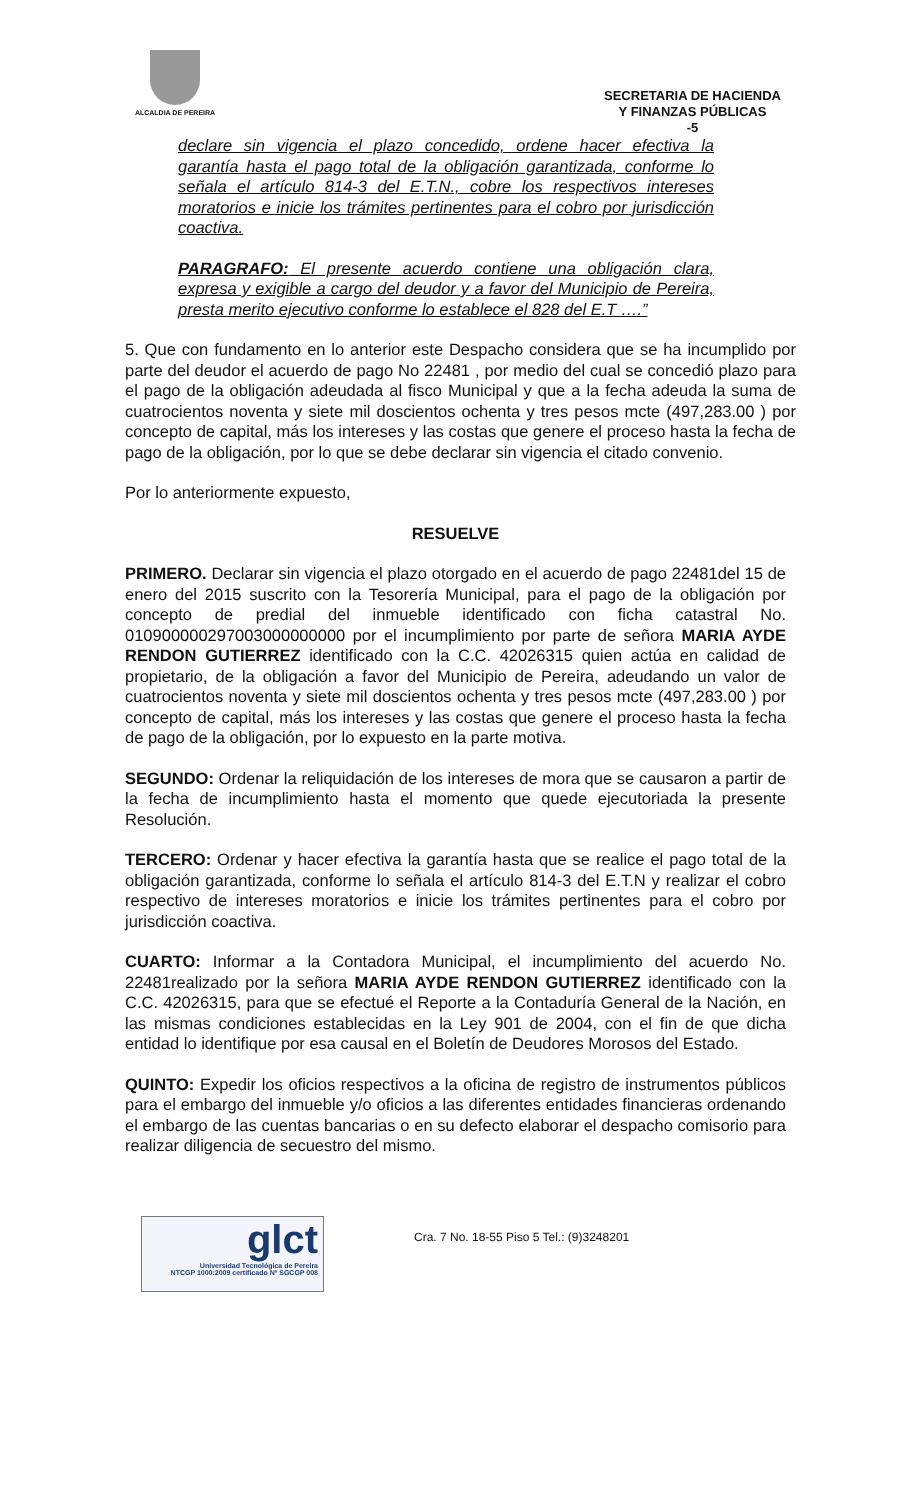ALCALDIA DE PEREIRA
SECRETARIA DE HACIENDA
Y FINANZAS PÚBLICAS
-5
declare sin vigencia el plazo concedido, ordene hacer efectiva la garantía hasta el pago total de la obligación garantizada, conforme lo señala el artículo 814-3 del E.T.N., cobre los respectivos intereses moratorios e inicie los trámites pertinentes para el cobro por jurisdicción coactiva.
PARAGRAFO: El presente acuerdo contiene una obligación clara, expresa y exigible a cargo del deudor y a favor del Municipio de Pereira, presta merito ejecutivo conforme lo establece el 828 del E.T ….”
5. Que con fundamento en lo anterior este Despacho considera que se ha incumplido por parte del deudor el acuerdo de pago No 22481 , por medio del cual se concedió plazo para el pago de la obligación adeudada al fisco Municipal y que a la fecha adeuda la suma de cuatrocientos noventa y siete mil doscientos ochenta y tres pesos mcte (497,283.00 ) por concepto de capital, más los intereses y las costas que genere el proceso hasta la fecha de pago de la obligación, por lo que se debe declarar sin vigencia el citado convenio.
Por lo anteriormente expuesto,
RESUELVE
PRIMERO. Declarar sin vigencia el plazo otorgado en el acuerdo de pago 22481del 15 de enero del 2015 suscrito con la Tesorería Municipal, para el pago de la obligación por concepto de predial del inmueble identificado con ficha catastral No. 010900000297003000000000 por el incumplimiento por parte de señora MARIA AYDE RENDON GUTIERREZ identificado con la C.C. 42026315 quien actúa en calidad de propietario, de la obligación a favor del Municipio de Pereira, adeudando un valor de cuatrocientos noventa y siete mil doscientos ochenta y tres pesos mcte (497,283.00 ) por concepto de capital, más los intereses y las costas que genere el proceso hasta la fecha de pago de la obligación, por lo expuesto en la parte motiva.
SEGUNDO: Ordenar la reliquidación de los intereses de mora que se causaron a partir de la fecha de incumplimiento hasta el momento que quede ejecutoriada la presente Resolución.
TERCERO: Ordenar y hacer efectiva la garantía hasta que se realice el pago total de la obligación garantizada, conforme lo señala el artículo 814-3 del E.T.N y realizar el cobro respectivo de intereses moratorios e inicie los trámites pertinentes para el cobro por jurisdicción coactiva.
CUARTO: Informar a la Contadora Municipal, el incumplimiento del acuerdo No. 22481realizado por la señora MARIA AYDE RENDON GUTIERREZ identificado con la C.C. 42026315, para que se efectué el Reporte a la Contaduría General de la Nación, en las mismas condiciones establecidas en la Ley 901 de 2004, con el fin de que dicha entidad lo identifique por esa causal en el Boletín de Deudores Morosos del Estado.
QUINTO: Expedir los oficios respectivos a la oficina de registro de instrumentos públicos para el embargo del inmueble y/o oficios a las diferentes entidades financieras ordenando el embargo de las cuentas bancarias o en su defecto elaborar el despacho comisorio para realizar diligencia de secuestro del mismo.
glct
Universidad Tecnológica de Pereira
NTCGP 1000:2009 certificado Nº SGCGP 008
Cra. 7 No. 18-55 Piso 5 Tel.: (9)3248201